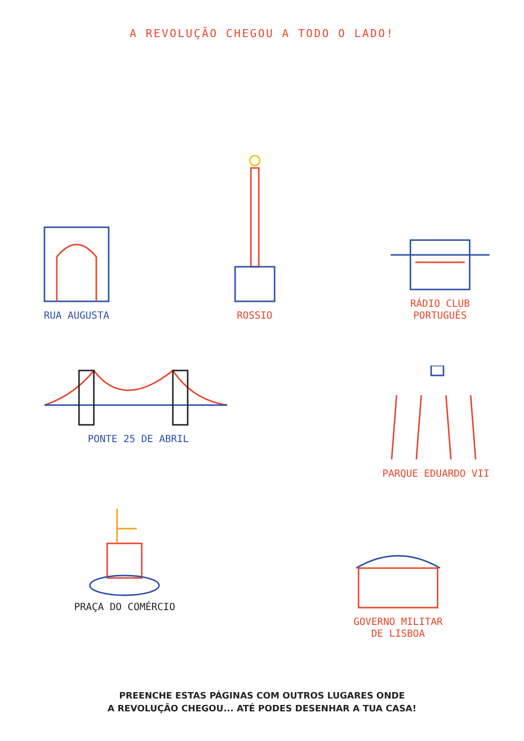A REVOLUÇÃO CHEGOU A TODO O LADO!
RUA AUGUSTA
ROSSIO
RÁDIO CLUB
PORTUGUÊS
PONTE 25 DE ABRIL PARQUE EDUARDO VII
PRAÇA DO COMÉRCIO
GOVERNO MILITAR
DE LISBOA
PREENCHE ESTAS PÁGINAS COM OUTROS LUGARES ONDE
A REVOLUÇÃO CHEGOU... ATÉ PODES DESENHAR A TUA CASA!